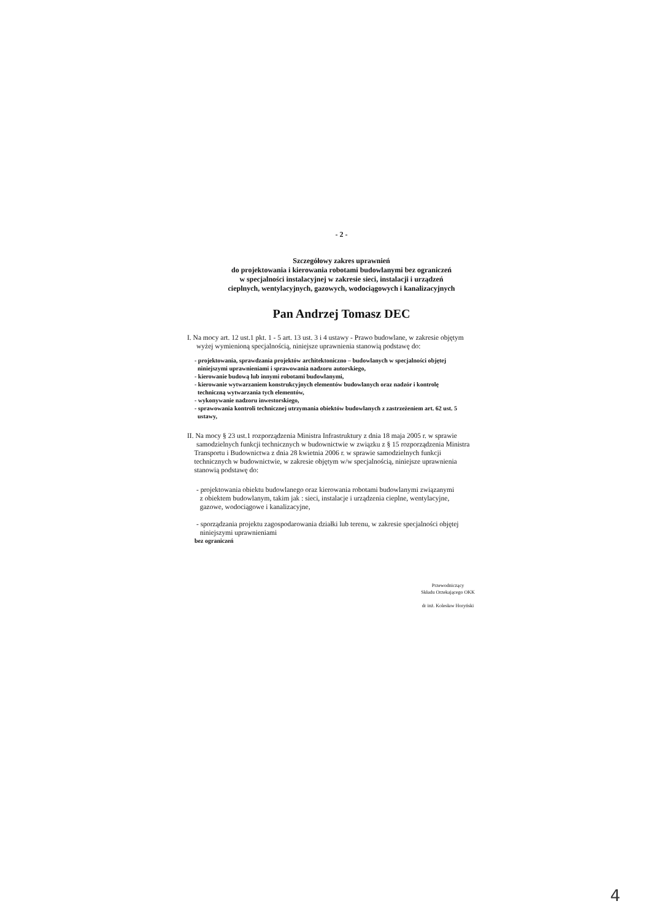- 2 -
Szczegółowy zakres uprawnień
do projektowania i kierowania robotami budowlanymi bez ograniczeń
w specjalności instalacyjnej w zakresie sieci, instalacji i urządzeń
cieplnych, wentylacyjnych, gazowych, wodociągowych i kanalizacyjnych
Pan Andrzej Tomasz DEC
I. Na mocy art. 12 ust.1 pkt. 1 - 5 art. 13 ust. 3 i 4 ustawy - Prawo budowlane, w zakresie objętym
wyżej wymienioną specjalnością, niniejsze uprawnienia stanowią podstawę do:
- projektowania, sprawdzania projektów architektoniczno – budowlanych w specjalności objętej
niniejszymi uprawnieniami i sprawowania nadzoru autorskiego,
- kierowanie budową lub innymi robotami budowlanymi,
- kierowanie wytwarzaniem konstrukcyjnych elementów budowlanych oraz nadzór i kontrolę
techniczną wytwarzania tych elementów,
- wykonywanie nadzoru inwestorskiego,
- sprawowania kontroli technicznej utrzymania obiektów budowlanych z zastrzeżeniem art. 62 ust. 5
ustawy,
II. Na mocy § 23 ust.1 rozporządzenia Ministra Infrastruktury z dnia 18 maja 2005 r. w sprawie
samodzielnych funkcji technicznych w budownictwie w związku z § 15 rozporządzenia Ministra
Transportu i Budownictwa z dnia 28 kwietnia 2006 r. w sprawie samodzielnych funkcji
technicznych w budownictwie, w zakresie objętym w/w specjalnością, niniejsze uprawnienia
stanowią podstawę do:
- projektowania obiektu budowlanego oraz kierowania robotami budowlanymi związanymi
z obiektem budowlanym, takim jak : sieci, instalacje i urządzenia cieplne, wentylacyjne,
gazowe, wodociągowe i kanalizacyjne,
- sporządzania projektu zagospodarowania działki lub terenu, w zakresie specjalności objętej
niniejszymi uprawnieniami
bez ograniczeń
Przewodniczący
Składu Orzekającego OKK
dr inż. Kolesław Horyński
4